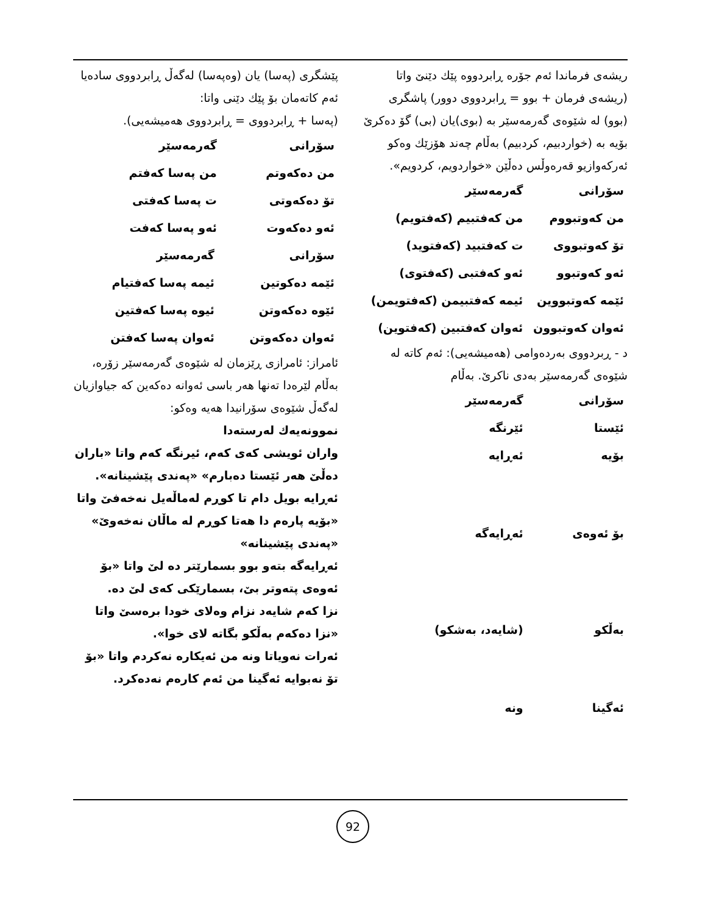ریشەی فرماندا ئەم جۆرە ڕابردووە پێك دێنێ واتا (ریشەی فرمان + بوو = ڕابردووی دوور) پاشگری (بوو) لە شێوەی گەرمەسێر بە (بوی)یان (بی) گۆ دەکرێ بۆیە بە (خواردبیم، کردبیم) بەڵام چەند هۆزێك وەکو ئەرکەوازیو قەرەوڵس دەڵێن «خواردویم، کردویم».
| سۆرانی | گەرمەسێر |
| --- | --- |
| من کەوتبووم | من کەفتبیم (کەفتویم) |
| تۆ کەوتبووی | ت کەفتبید (کەفتوید) |
| ئەو کەوتبوو | ئەو کەفتبی (کەفتوی) |
| ئێمە کەوتبووین | ئیمە کەفتبیمن (کەفتویمن) |
| ئەوان کەوتبوون | ئەوان کەفتبین (کەفتوین) |
د - ڕبردووی بەردەوامی (هەمیشەیی): ئەم کاتە لە شێوەی گەرمەسێر بەدی ناکرێ. بەڵام
| سۆرانی | گەرمەسێر |
| --- | --- |
| ئێستا | ئێرنگە |
| بۆیە | ئەڕایە |
| بۆ ئەوەی | ئەڕایەگە |
| بەڵکو | (شایەد، بەشکو) |
| ئەگینا | ونە |
پێشگری (پەسا) یان (وەپەسا) لەگەڵ ڕابردووی سادەیا ئەم کاتەمان بۆ پێك دێنی واتا:
(پەسا + ڕابردووی = ڕابردووی هەمیشەیی).
| سۆرانی | گەرمەسێر |
| --- | --- |
| من دەکەوتم | من پەسا کەفتم |
| تۆ دەکەوتی | ت پەسا کەفتی |
| ئەو دەکەوت | ئەو پەسا کەفت |
| سۆرانی | گەرمەسێر |
| --- | --- |
| ئێمە دەکوتین | ئیمە پەسا کەفتیام |
| ئێوە دەکەوتن | ئیوە پەسا کەفتین |
| ئەوان دەکەوتن | ئەوان پەسا کەفتن |
ئامراز: ئامرازی ڕێزمان لە شێوەی گەرمەسێر زۆرە، بەڵام لێرەدا تەنها هەر باسی ئەوانە دەکەین کە جیاوازیان لەگەڵ شێوەی سۆرانیدا هەیە وەکو:
نموونەیەك لەرستەدا
واران ئویشی کەی کەم، ئیرنگە کەم واتا «باران دەڵێ هەر ئێستا دەبارم» «پەندی پێشینانە».
ئەڕایە بویل دام تا کوڕم لەماڵەیل نەخەفێ واتا «بۆیە پارەم دا هەتا کوڕم لە ماڵان نەخەوێ» «پەندی پێشینانە»
ئەڕایەگە بتەو بوو بسمارێتر دە لێ واتا «بۆ ئەوەی پتەوتر بێ، بسمارێکی کەی لێ دە.
نزا کەم شایەد نزام وەلای خودا برەسێ واتا «نزا دەکەم بەڵکو بگاتە لای خوا».
ئەرات نەویاتا ونە من ئەیکارە نەکردم واتا «بۆ تۆ نەبوایە ئەگینا من ئەم کارەم نەدەکرد.
92